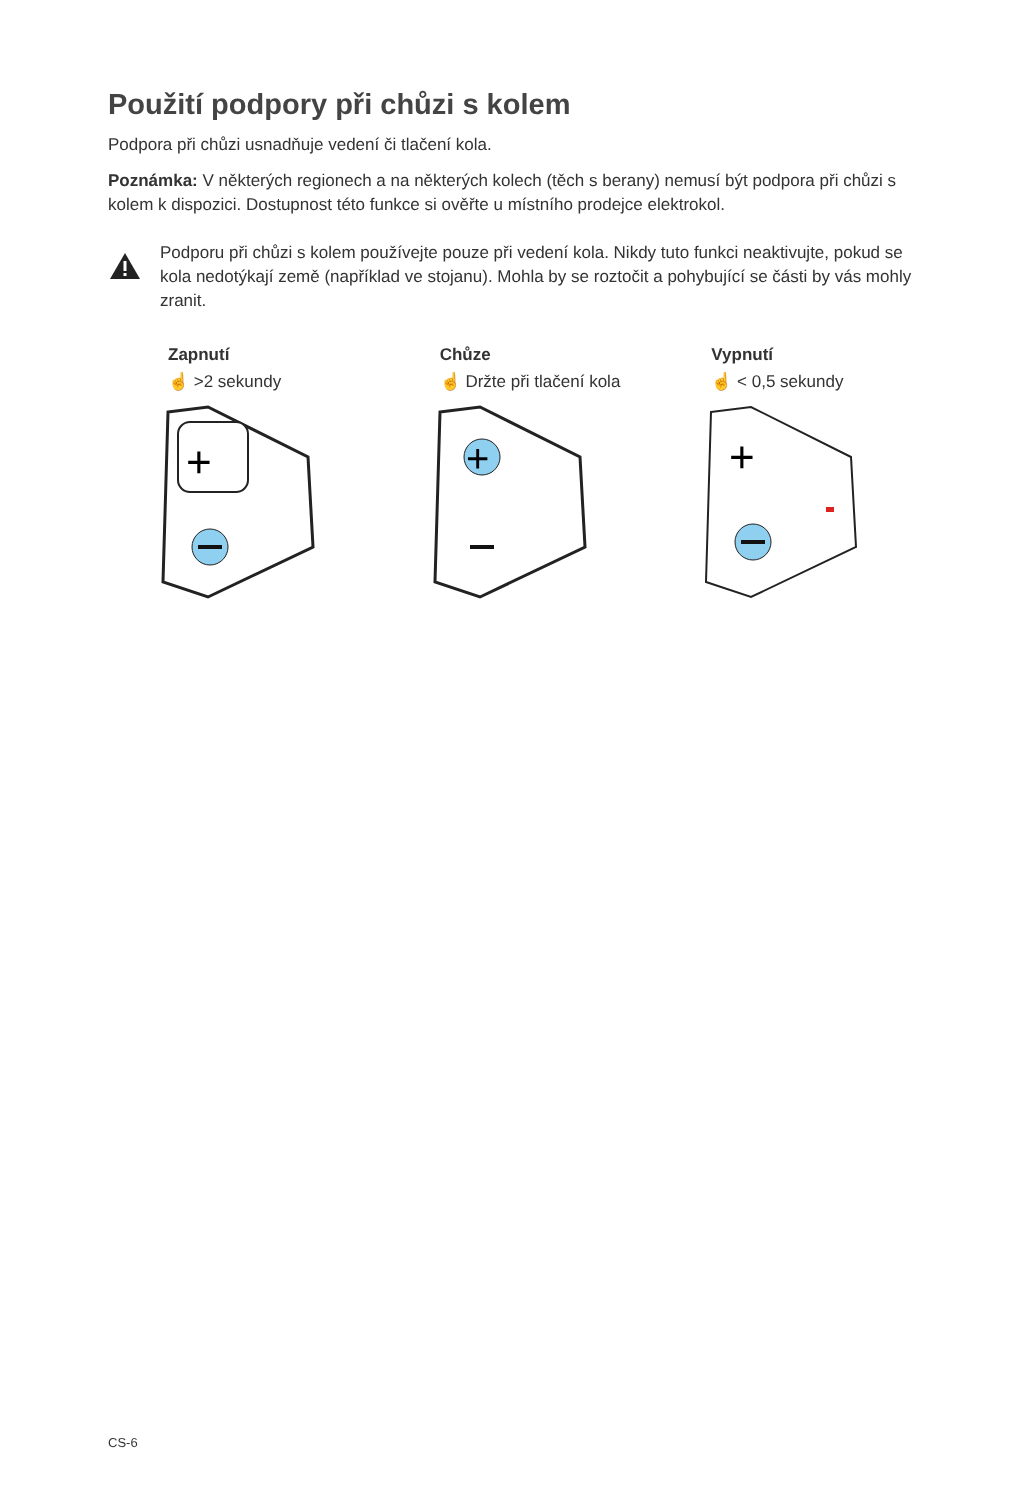Použití podpory při chůzi s kolem
Podpora při chůzi usnadňuje vedení či tlačení kola.
Poznámka: V některých regionech a na některých kolech (těch s berany) nemusí být podpora při chůzi s kolem k dispozici. Dostupnost této funkce si ověřte u místního prodejce elektrokol.
Podporu při chůzi s kolem používejte pouze při vedení kola. Nikdy tuto funkci neaktivujte, pokud se kola nedotýkají země (například ve stojanu). Mohla by se roztočit a pohybující se části by vás mohly zranit.
Zapnutí
☝ >2 sekundy
+
Chůze
☝ Držte při tlačení kola
+
Vypnutí
☝ < 0,5 sekundy
+
CS-6